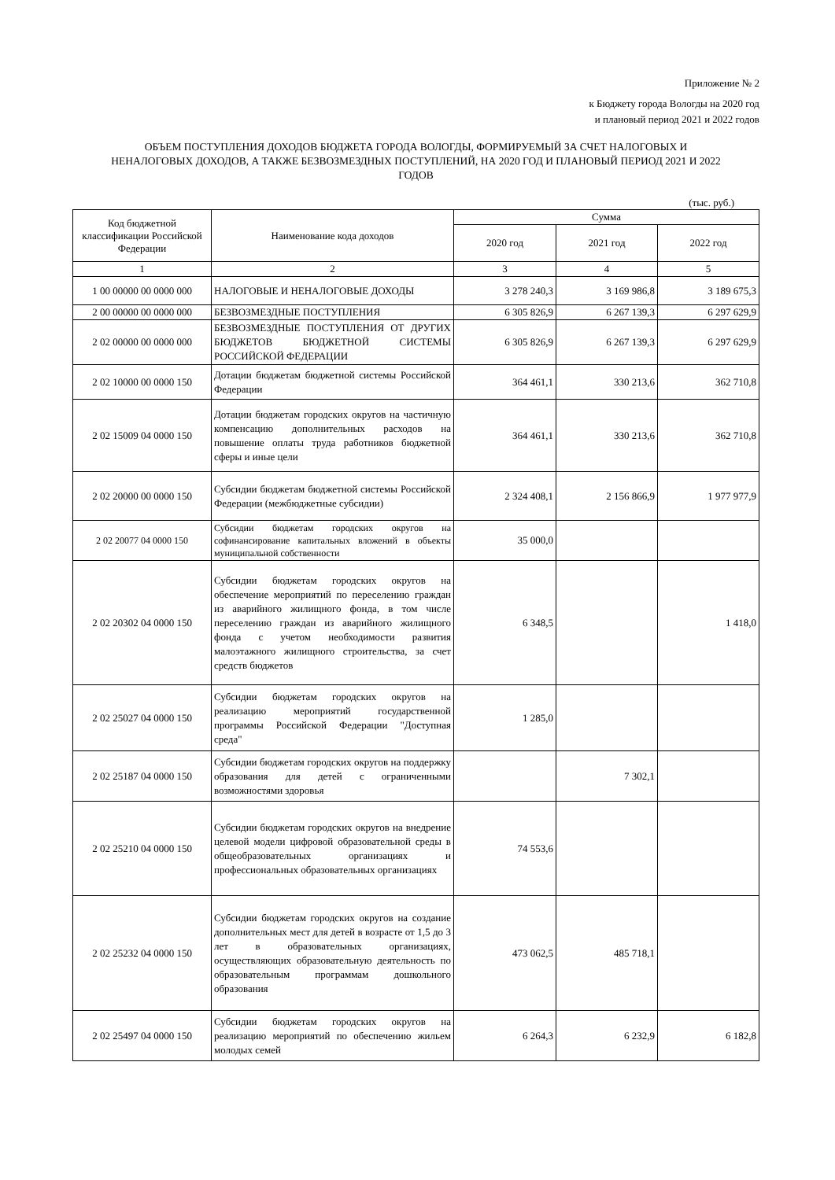Приложение № 2
к Бюджету города Вологды на 2020 год
и плановый период 2021 и 2022 годов
ОБЪЕМ ПОСТУПЛЕНИЯ ДОХОДОВ БЮДЖЕТА ГОРОДА ВОЛОГДЫ, ФОРМИРУЕМЫЙ ЗА СЧЕТ НАЛОГОВЫХ И НЕНАЛОГОВЫХ ДОХОДОВ, А ТАКЖЕ БЕЗВОЗМЕЗДНЫХ ПОСТУПЛЕНИЙ, НА 2020 ГОД И ПЛАНОВЫЙ ПЕРИОД 2021 И 2022 ГОДОВ
(тыс. руб.)
| Код бюджетной классификации Российской Федерации | Наименование кода доходов | Сумма | | |
| --- | --- | --- | --- | --- |
| | | 2020 год | 2021 год | 2022 год |
| 1 | 2 | 3 | 4 | 5 |
| 1 00 00000 00 0000 000 | НАЛОГОВЫЕ И НЕНАЛОГОВЫЕ ДОХОДЫ | 3 278 240,3 | 3 169 986,8 | 3 189 675,3 |
| 2 00 00000 00 0000 000 | БЕЗВОЗМЕЗДНЫЕ ПОСТУПЛЕНИЯ | 6 305 826,9 | 6 267 139,3 | 6 297 629,9 |
| 2 02 00000 00 0000 000 | БЕЗВОЗМЕЗДНЫЕ ПОСТУПЛЕНИЯ ОТ ДРУГИХ БЮДЖЕТОВ БЮДЖЕТНОЙ СИСТЕМЫ РОССИЙСКОЙ ФЕДЕРАЦИИ | 6 305 826,9 | 6 267 139,3 | 6 297 629,9 |
| 2 02 10000 00 0000 150 | Дотации бюджетам бюджетной системы Российской Федерации | 364 461,1 | 330 213,6 | 362 710,8 |
| 2 02 15009 04 0000 150 | Дотации бюджетам городских округов на частичную компенсацию дополнительных расходов на повышение оплаты труда работников бюджетной сферы и иные цели | 364 461,1 | 330 213,6 | 362 710,8 |
| 2 02 20000 00 0000 150 | Субсидии бюджетам бюджетной системы Российской Федерации (межбюджетные субсидии) | 2 324 408,1 | 2 156 866,9 | 1 977 977,9 |
| 2 02 20077 04 0000 150 | Субсидии бюджетам городских округов на софинансирование капитальных вложений в объекты муниципальной собственности | 35 000,0 | | |
| 2 02 20302 04 0000 150 | Субсидии бюджетам городских округов на обеспечение мероприятий по переселению граждан из аварийного жилищного фонда, в том числе переселению граждан из аварийного жилищного фонда с учетом необходимости развития малоэтажного жилищного строительства, за счет средств бюджетов | 6 348,5 | | 1 418,0 |
| 2 02 25027 04 0000 150 | Субсидии бюджетам городских округов на реализацию мероприятий государственной программы Российской Федерации "Доступная среда" | 1 285,0 | | |
| 2 02 25187 04 0000 150 | Субсидии бюджетам городских округов на поддержку образования для детей с ограниченными возможностями здоровья | | 7 302,1 | |
| 2 02 25210 04 0000 150 | Субсидии бюджетам городских округов на внедрение целевой модели цифровой образовательной среды в общеобразовательных организациях и профессиональных образовательных организациях | 74 553,6 | | |
| 2 02 25232 04 0000 150 | Субсидии бюджетам городских округов на создание дополнительных мест для детей в возрасте от 1,5 до 3 лет в образовательных организациях, осуществляющих образовательную деятельность по образовательным программам дошкольного образования | 473 062,5 | 485 718,1 | |
| 2 02 25497 04 0000 150 | Субсидии бюджетам городских округов на реализацию мероприятий по обеспечению жильем молодых семей | 6 264,3 | 6 232,9 | 6 182,8 |